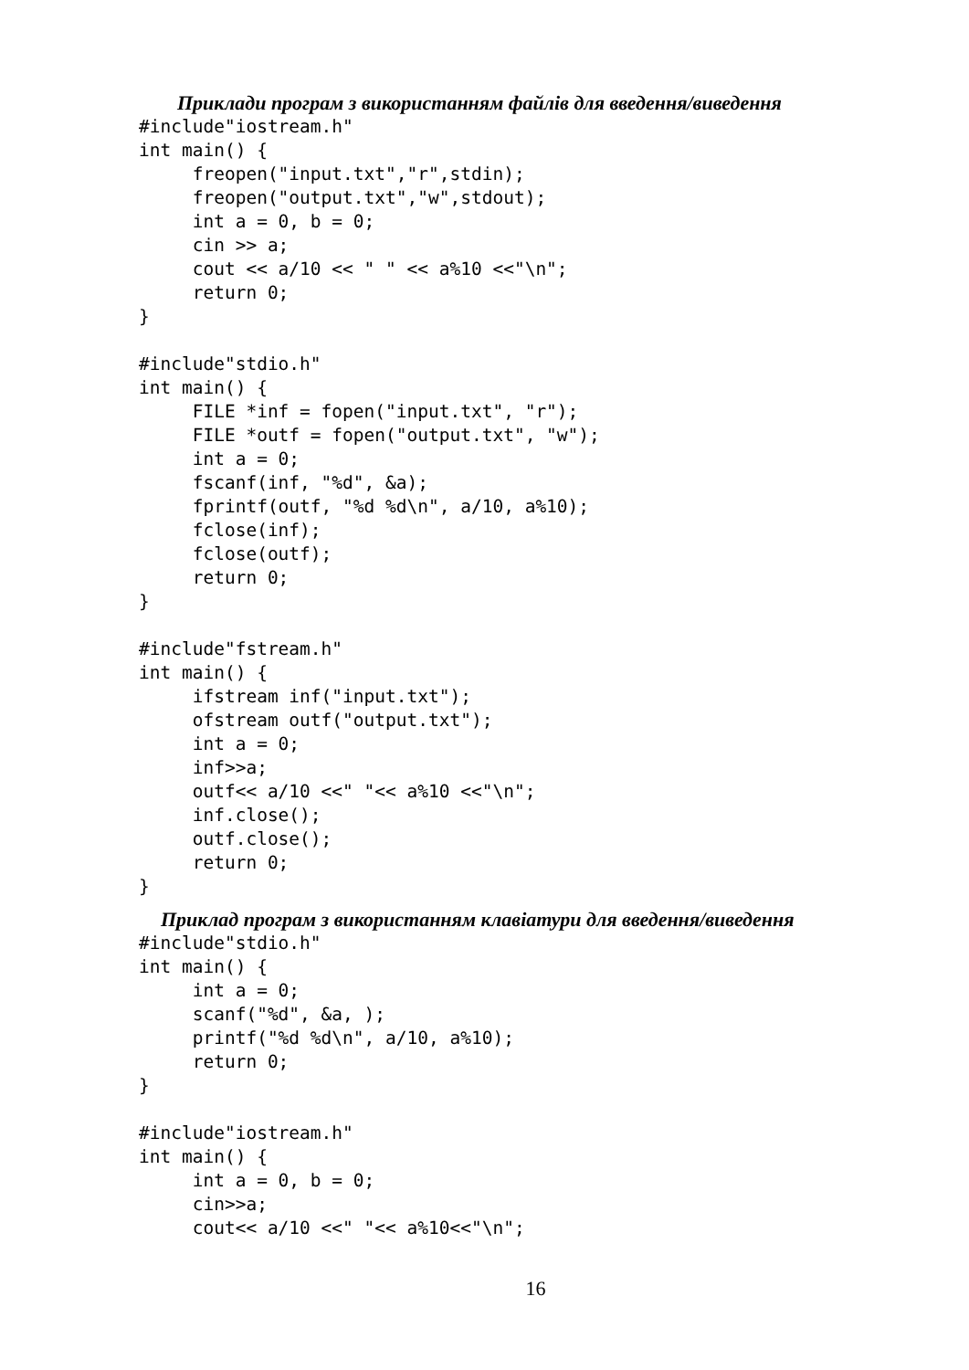Приклади програм з використанням файлів для введення/виведення
#include"iostream.h"
int main() {
     freopen("input.txt","r",stdin);
     freopen("output.txt","w",stdout);
     int a = 0, b = 0;
     cin >> a;
     cout << a/10 << " " << a%10 <<"\n";
     return 0;
}

#include"stdio.h"
int main() {
     FILE *inf = fopen("input.txt", "r");
     FILE *outf = fopen("output.txt", "w");
     int a = 0;
     fscanf(inf, "%d", &a);
     fprintf(outf, "%d %d\n", a/10, a%10);
     fclose(inf);
     fclose(outf);
     return 0;
}

#include"fstream.h"
int main() {
     ifstream inf("input.txt");
     ofstream outf("output.txt");
     int a = 0;
     inf>>a;
     outf<< a/10 <<" "<< a%10 <<"\n";
     inf.close();
     outf.close();
     return 0;
}
Приклад програм з використанням клавіатури для введення/виведення
#include"stdio.h"
int main() {
     int a = 0;
     scanf("%d", &a, );
     printf("%d %d\n", a/10, a%10);
     return 0;
}

#include"iostream.h"
int main() {
     int a = 0, b = 0;
     cin>>a;
     cout<< a/10 <<" "<< a%10<<"\n";
16